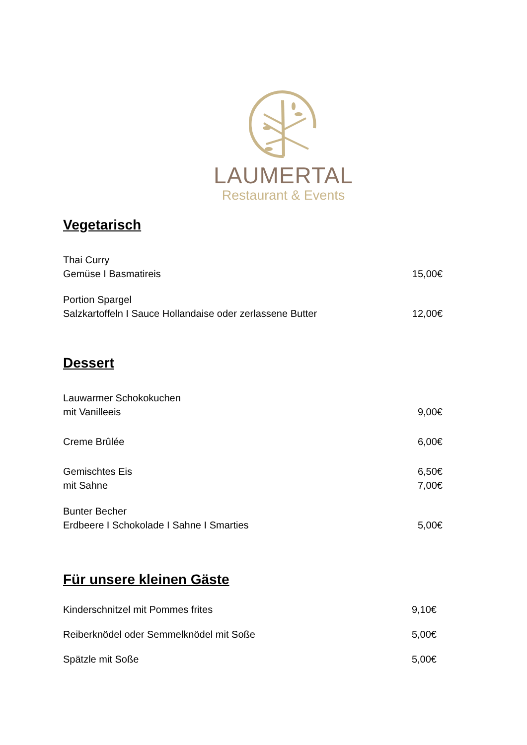LAUMERTAL
Restaurant & Events
Vegetarisch
Thai Curry
Gemüse I Basmatireis
15,00€
Portion Spargel
Salzkartoffeln I Sauce Hollandaise oder zerlassene Butter
12,00€
Dessert
Lauwarmer Schokokuchen
mit Vanilleeis
9,00€
Creme Brûlée
6,00€
Gemischtes Eis
mit Sahne
6,50€
7,00€
Bunter Becher
Erdbeere I Schokolade I Sahne I Smarties
5,00€
Für unsere kleinen Gäste
Kinderschnitzel mit Pommes frites
9,10€
Reiberknödel oder Semmelknödel mit Soße
5,00€
Spätzle mit Soße
5,00€